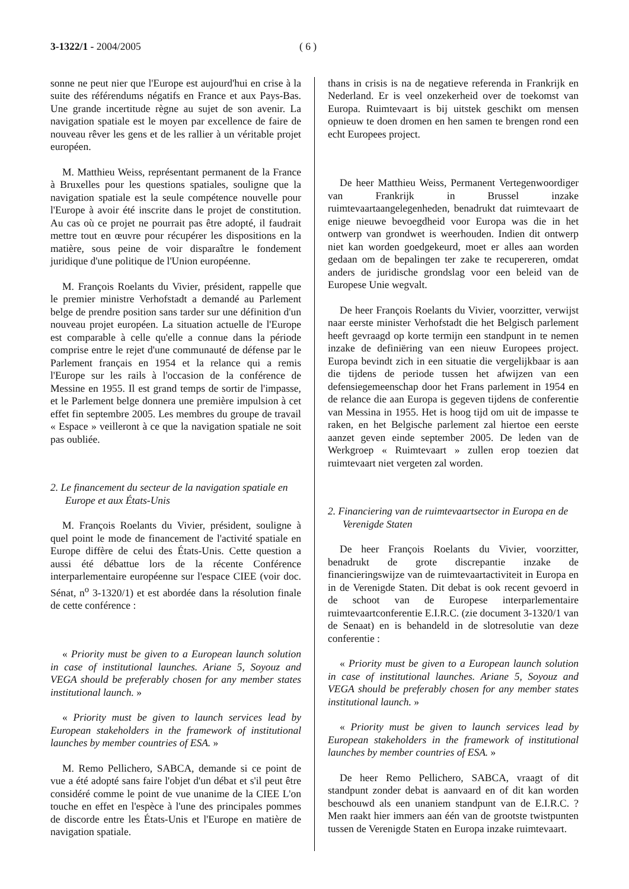3-1322/1 - 2004/2005 ( 6 )
sonne ne peut nier que l'Europe est aujourd'hui en crise à la suite des référendums négatifs en France et aux Pays-Bas. Une grande incertitude règne au sujet de son avenir. La navigation spatiale est le moyen par excellence de faire de nouveau rêver les gens et de les rallier à un véritable projet européen.
M. Matthieu Weiss, représentant permanent de la France à Bruxelles pour les questions spatiales, souligne que la navigation spatiale est la seule compétence nouvelle pour l'Europe à avoir été inscrite dans le projet de constitution. Au cas où ce projet ne pourrait pas être adopté, il faudrait mettre tout en œuvre pour récupérer les dispositions en la matière, sous peine de voir disparaître le fondement juridique d'une politique de l'Union européenne.
M. François Roelants du Vivier, président, rappelle que le premier ministre Verhofstadt a demandé au Parlement belge de prendre position sans tarder sur une définition d'un nouveau projet européen. La situation actuelle de l'Europe est comparable à celle qu'elle a connue dans la période comprise entre le rejet d'une communauté de défense par le Parlement français en 1954 et la relance qui a remis l'Europe sur les rails à l'occasion de la conférence de Messine en 1955. Il est grand temps de sortir de l'impasse, et le Parlement belge donnera une première impulsion à cet effet fin septembre 2005. Les membres du groupe de travail « Espace » veilleront à ce que la navigation spatiale ne soit pas oubliée.
2. Le financement du secteur de la navigation spatiale en Europe et aux États-Unis
M. François Roelants du Vivier, président, souligne à quel point le mode de financement de l'activité spatiale en Europe diffère de celui des États-Unis. Cette question a aussi été débattue lors de la récente Conférence interparlementaire européenne sur l'espace CIEE (voir doc. Sénat, n<sup>o</sup> 3-1320/1) et est abordée dans la résolution finale de cette conférence :
« Priority must be given to a European launch solution in case of institutional launches. Ariane 5, Soyouz and VEGA should be preferably chosen for any member states institutional launch. »
« Priority must be given to launch services lead by European stakeholders in the framework of institutional launches by member countries of ESA. »
M. Remo Pellichero, SABCA, demande si ce point de vue a été adopté sans faire l'objet d'un débat et s'il peut être considéré comme le point de vue unanime de la CIEE L'on touche en effet en l'espèce à l'une des principales pommes de discorde entre les États-Unis et l'Europe en matière de navigation spatiale.
thans in crisis is na de negatieve referenda in Frankrijk en Nederland. Er is veel onzekerheid over de toekomst van Europa. Ruimtevaart is bij uitstek geschikt om mensen opnieuw te doen dromen en hen samen te brengen rond een echt Europees project.
De heer Matthieu Weiss, Permanent Vertegenwoordiger van Frankrijk in Brussel inzake ruimtevaartaangelegenheden, benadrukt dat ruimtevaart de enige nieuwe bevoegdheid voor Europa was die in het ontwerp van grondwet is weerhouden. Indien dit ontwerp niet kan worden goedgekeurd, moet er alles aan worden gedaan om de bepalingen ter zake te recupereren, omdat anders de juridische grondslag voor een beleid van de Europese Unie wegvalt.
De heer François Roelants du Vivier, voorzitter, verwijst naar eerste minister Verhofstadt die het Belgisch parlement heeft gevraagd op korte termijn een standpunt in te nemen inzake de definiëring van een nieuw Europees project. Europa bevindt zich in een situatie die vergelijkbaar is aan die tijdens de periode tussen het afwijzen van een defensiegemeenschap door het Frans parlement in 1954 en de relance die aan Europa is gegeven tijdens de conferentie van Messina in 1955. Het is hoog tijd om uit de impasse te raken, en het Belgische parlement zal hiertoe een eerste aanzet geven einde september 2005. De leden van de Werkgroep « Ruimtevaart » zullen erop toezien dat ruimtevaart niet vergeten zal worden.
2. Financiering van de ruimtevaartsector in Europa en de Verenigde Staten
De heer François Roelants du Vivier, voorzitter, benadrukt de grote discrepantie inzake de financieringswijze van de ruimtevaartactiviteit in Europa en in de Verenigde Staten. Dit debat is ook recent gevoerd in de schoot van de Europese interparlementaire ruimtevaartconferentie E.I.R.C. (zie document 3-1320/1 van de Senaat) en is behandeld in de slotresolutie van deze conferentie :
« Priority must be given to a European launch solution in case of institutional launches. Ariane 5, Soyouz and VEGA should be preferably chosen for any member states institutional launch. »
« Priority must be given to launch services lead by European stakeholders in the framework of institutional launches by member countries of ESA. »
De heer Remo Pellichero, SABCA, vraagt of dit standpunt zonder debat is aanvaard en of dit kan worden beschouwd als een unaniem standpunt van de E.I.R.C. ? Men raakt hier immers aan één van de grootste twistpunten tussen de Verenigde Staten en Europa inzake ruimtevaart.